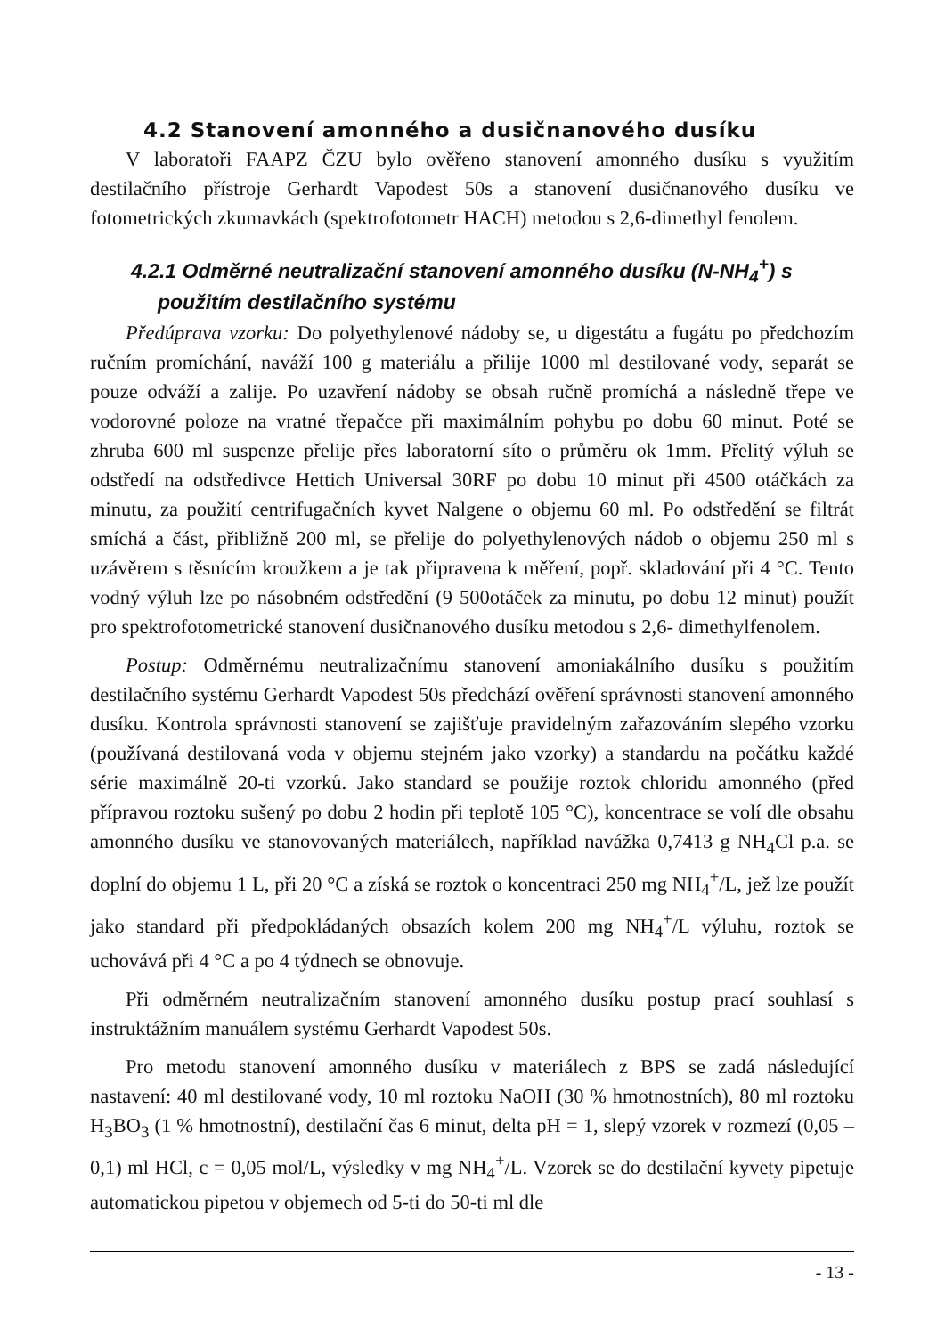4.2 Stanovení amonného a dusičnanového dusíku
V laboratoři FAAPZ ČZU bylo ověřeno stanovení amonného dusíku s využitím destilačního přístroje Gerhardt Vapodest 50s a stanovení dusičnanového dusíku ve fotometrických zkumavkách (spektrofotometr HACH) metodou s 2,6-dimethyl fenolem.
4.2.1 Odměrné neutralizační stanovení amonného dusíku (N-NH<sub>4</sub><sup>+</sup>) s použitím destilačního systému
Předúprava vzorku: Do polyethylenové nádoby se, u digestátu a fugátu po předchozím ručním promíchání, naváží 100 g materiálu a přilije 1000 ml destilované vody, separát se pouze odváží a zalije. Po uzavření nádoby se obsah ručně promíchá a následně třepe ve vodorovné poloze na vratné třepačce při maximálním pohybu po dobu 60 minut. Poté se zhruba 600 ml suspenze přelije přes laboratorní síto o průměru ok 1mm. Přelitý výluh se odstředí na odstředivce Hettich Universal 30RF po dobu 10 minut při 4500 otáčkách za minutu, za použití centrifugačních kyvet Nalgene o objemu 60 ml. Po odstředění se filtrát smíchá a část, přibližně 200 ml, se přelije do polyethylenových nádob o objemu 250 ml s uzávěrem s těsnícím kroužkem a je tak připravena k měření, popř. skladování při 4 °C. Tento vodný výluh lze po násobném odstředění (9 500otáček za minutu, po dobu 12 minut) použít pro spektrofotometrické stanovení dusičnanového dusíku metodou s 2,6- dimethylfenolem.
Postup: Odměrnému neutralizačnímu stanovení amoniakálního dusíku s použitím destilačního systému Gerhardt Vapodest 50s předchází ověření správnosti stanovení amonného dusíku. Kontrola správnosti stanovení se zajišťuje pravidelným zařazováním slepého vzorku (používaná destilovaná voda v objemu stejném jako vzorky) a standardu na počátku každé série maximálně 20-ti vzorků. Jako standard se použije roztok chloridu amonného (před přípravou roztoku sušený po dobu 2 hodin při teplotě 105 °C), koncentrace se volí dle obsahu amonného dusíku ve stanovovaných materiálech, například navážka 0,7413 g NH<sub>4</sub>Cl p.a. se doplní do objemu 1 L, při 20 °C a získá se roztok o koncentraci 250 mg NH<sub>4</sub><sup>+</sup>/L, jež lze použít jako standard při předpokládaných obsazích kolem 200 mg NH<sub>4</sub><sup>+</sup>/L výluhu, roztok se uchovává při 4 °C a po 4 týdnech se obnovuje.
Při odměrném neutralizačním stanovení amonného dusíku postup prací souhlasí s instruktážním manuálem systému Gerhardt Vapodest 50s.
Pro metodu stanovení amonného dusíku v materiálech z BPS se zadá následující nastavení: 40 ml destilované vody, 10 ml roztoku NaOH (30 % hmotnostních), 80 ml roztoku H<sub>3</sub>BO<sub>3</sub> (1 % hmotnostní), destilační čas 6 minut, delta pH = 1, slepý vzorek v rozmezí (0,05 – 0,1) ml HCl, c = 0,05 mol/L, výsledky v mg NH<sub>4</sub><sup>+</sup>/L. Vzorek se do destilační kyvety pipetuje automatickou pipetou v objemech od 5-ti do 50-ti ml dle
- 13 -